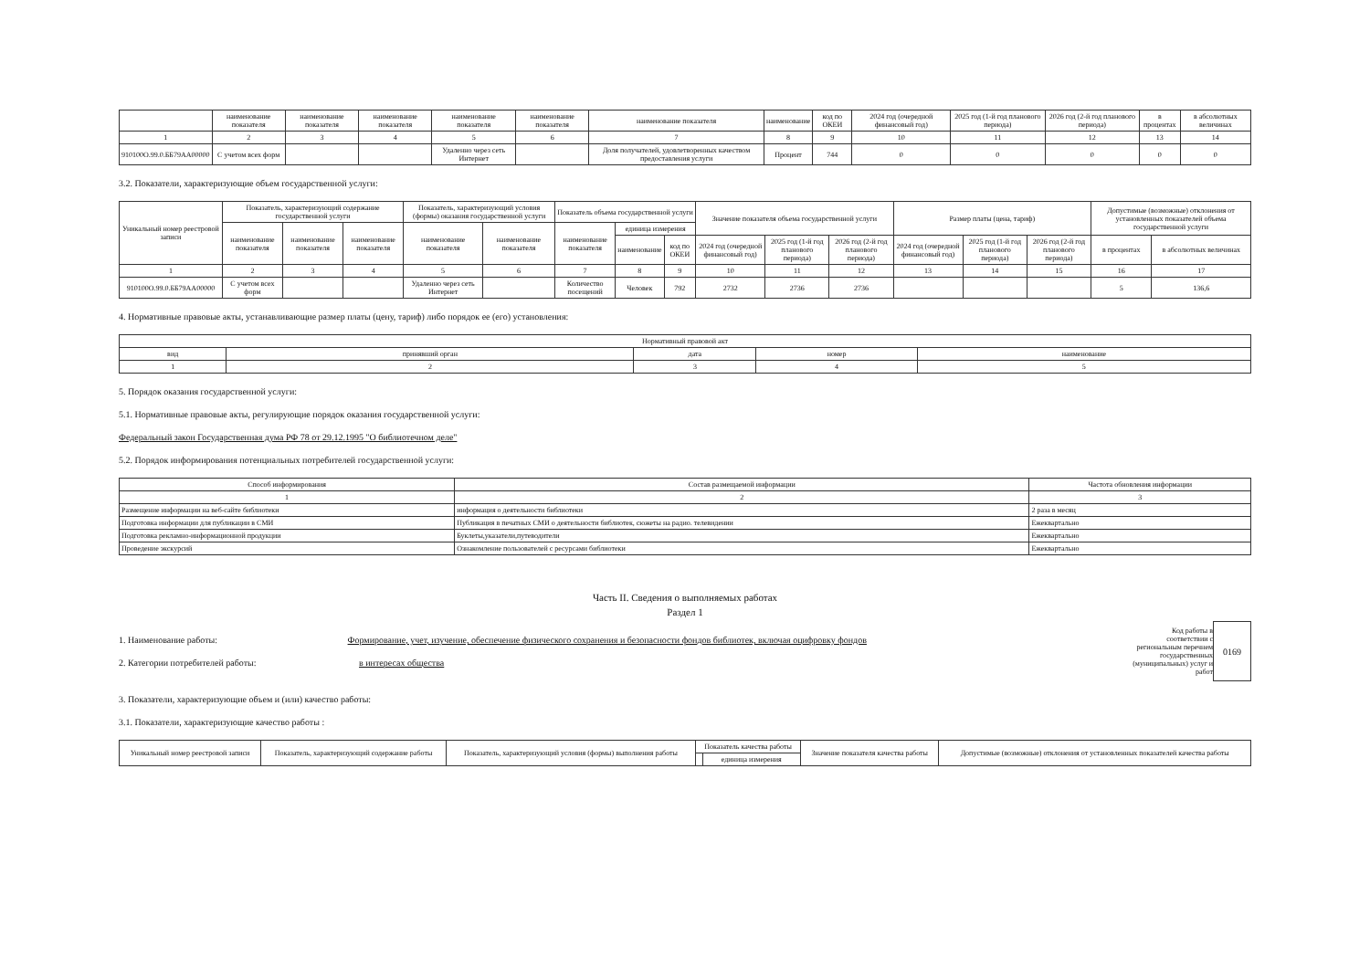| | наименование показателя | наименование показателя | наименование показателя | наименование показателя | наименование показателя | наименование показателя | наименование | код по ОКЕИ | 2024 год (очередной финансовый год) | 2025 год (1-й год планового периода) | 2026 год (2-й год планового периода) | в процентах | в абсолютных величинах |
| 1 | 2 | 3 | 4 | 5 | 6 | 7 | 8 | 9 | 10 | 11 | 12 | 13 | 14 |
| 910100О.99.0.ББ79АА00000 | С учетом всех форм | | | Удаленно через сеть Интернет | | Доля получателей, удовлетворенных качеством предоставления услуги | Процент | 744 | 0 | 0 | 0 | 0 | 0 |
3.2. Показатели, характеризующие объем государственной услуги:
| Уникальный номер реестровой записи | Показатель, характеризующий содержание государственной услуги | | | Показатель, характеризующий условия (формы) оказания государственной услуги | | Показатель объема государственной услуги | | | Значение показателя объема государственной услуги | | | Размер платы (цена, тариф) | | | Допустимые (возможные) отклонения от установленных показателей объема государственной услуги | |
| --- | --- | --- | --- | --- | --- | --- | --- | --- | --- | --- | --- | --- | --- | --- | --- | --- |
| | наименование показателя | наименование показателя | наименование показателя | наименование показателя | наименование показателя | наименование показателя | единица измерения | | | | | | | | | |
| | | | | | | | наименование | код по ОКЕИ | 2024 год (очередной финансовый год) | 2025 год (1-й год планового периода) | 2026 год (2-й год планового периода) | 2024 год (очередной финансовый год) | 2025 год (1-й год планового периода) | 2026 год (2-й год планового периода) | в процентах | в абсолютных величинах |
| 1 | 2 | 3 | 4 | 5 | 6 | 7 | 8 | 9 | 10 | 11 | 12 | 13 | 14 | 15 | 16 | 17 |
| 910100О.99.0.ББ79АА00000 | С учетом всех форм | | | Удаленно через сеть Интернет | | Количество посещений | Человек | 792 | 2732 | 2736 | 2736 | | | | 5 | 136,6 |
4. Нормативные правовые акты, устанавливающие размер платы (цену, тариф) либо порядок ее (его) установления:
| Нормативный правовой акт | | | | |
| --- | --- | --- | --- | --- |
| вид | принявший орган | дата | номер | наименование |
| 1 | 2 | 3 | 4 | 5 |
5. Порядок оказания государственной услуги:
5.1. Нормативные правовые акты, регулирующие порядок оказания государственной услуги:
Федеральный закон Государственная дума РФ 78 от 29.12.1995 "О библиотечном деле"
5.2. Порядок информирования потенциальных потребителей государственной услуги:
| Способ информирования | Состав размещаемой информации | Частота обновления информации |
| --- | --- | --- |
| 1 | 2 | 3 |
| Размещение информации на веб-сайте библиотеки | информация о деятельности библиотеки | 2 раза в месяц |
| Подготовка информации для публикации в СМИ | Публикация в печатных СМИ о деятельности библиотек, сюжеты на радио. телевидении | Ежеквартально |
| Подготовка рекламно-информационной продукции | Буклеты,указатели,путеводители | Ежеквартально |
| Проведение экскурсий | Ознакомление пользователей с ресурсами библиотеки | Ежеквартально |
Часть II. Сведения о выполняемых работах
Раздел 1
1. Наименование работы: Формирование, учет, изучение, обеспечение физического сохранения и безопасности фондов библиотек, включая оцифровку фондов
2. Категории потребителей работы: в интересах общества
Код работы в соответствии с региональным перечнем государственных (муниципальных) услуг и работ
0169
3. Показатели, характеризующие объем и (или) качество работы:
3.1. Показатели, характеризующие качество работы :
| Уникальный номер реестровой записи | Показатель, характеризующий содержание работы | Показатель, характеризующий условия (формы) выполнения работы | Показатель качества работы | | Значение показателя качества работы | Допустимые (возможные) отклонения от установленных показателей качества работы |
| --- | --- | --- | --- | --- | --- | --- |
| | | | | единица измерения | | |